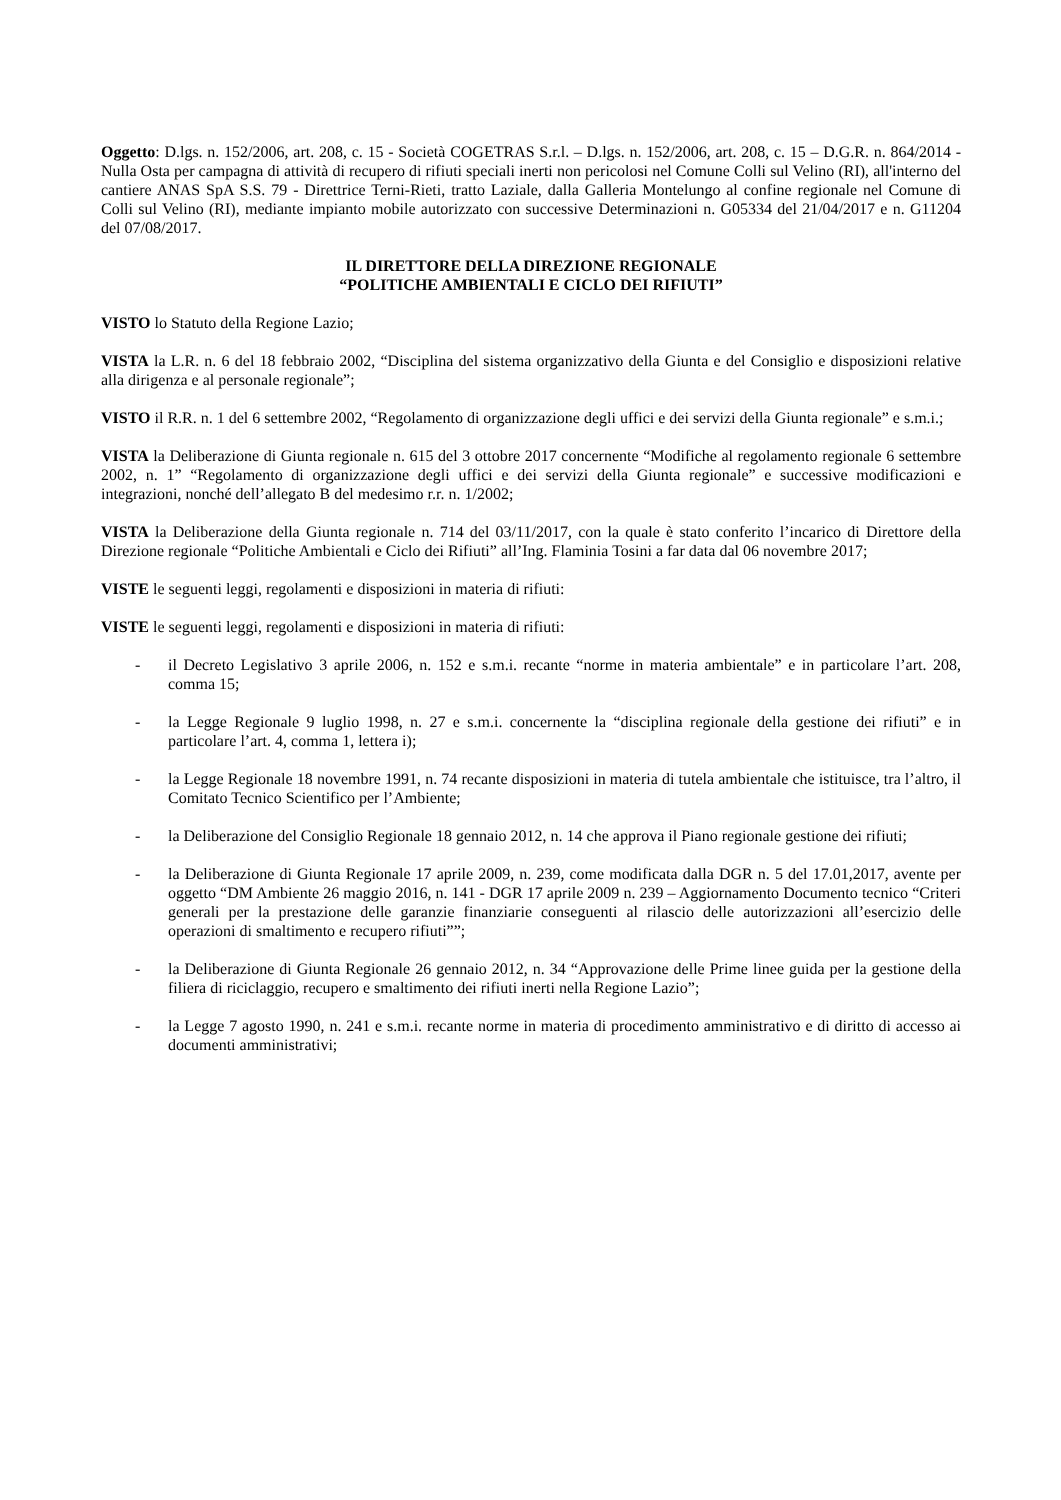Oggetto: D.lgs. n. 152/2006, art. 208, c. 15 - Società COGETRAS S.r.l. – D.lgs. n. 152/2006, art. 208, c. 15 – D.G.R. n. 864/2014 - Nulla Osta per campagna di attività di recupero di rifiuti speciali inerti non pericolosi nel Comune Colli sul Velino (RI), all'interno del cantiere ANAS SpA S.S. 79 - Direttrice Terni-Rieti, tratto Laziale, dalla Galleria Montelungo al confine regionale nel Comune di Colli sul Velino (RI), mediante impianto mobile autorizzato con successive Determinazioni n. G05334 del 21/04/2017 e n. G11204 del 07/08/2017.
IL DIRETTORE DELLA DIREZIONE REGIONALE
“POLITICHE AMBIENTALI E CICLO DEI RIFIUTI”
VISTO lo Statuto della Regione Lazio;
VISTA la L.R. n. 6 del 18 febbraio 2002, “Disciplina del sistema organizzativo della Giunta e del Consiglio e disposizioni relative alla dirigenza e al personale regionale”;
VISTO il R.R. n. 1 del 6 settembre 2002, “Regolamento di organizzazione degli uffici e dei servizi della Giunta regionale” e s.m.i.;
VISTA la Deliberazione di Giunta regionale n. 615 del 3 ottobre 2017 concernente “Modifiche al regolamento regionale 6 settembre 2002, n. 1” “Regolamento di organizzazione degli uffici e dei servizi della Giunta regionale” e successive modificazioni e integrazioni, nonché dell’allegato B del medesimo r.r. n. 1/2002;
VISTA la Deliberazione della Giunta regionale n. 714 del 03/11/2017, con la quale è stato conferito l’incarico di Direttore della Direzione regionale “Politiche Ambientali e Ciclo dei Rifiuti” all’Ing. Flaminia Tosini a far data dal 06 novembre 2017;
VISTE le seguenti leggi, regolamenti e disposizioni in materia di rifiuti:
VISTE le seguenti leggi, regolamenti e disposizioni in materia di rifiuti:
- il Decreto Legislativo 3 aprile 2006, n. 152 e s.m.i. recante “norme in materia ambientale” e in particolare l’art. 208, comma 15;
- la Legge Regionale 9 luglio 1998, n. 27 e s.m.i. concernente la “disciplina regionale della gestione dei rifiuti” e in particolare l’art. 4, comma 1, lettera i);
- la Legge Regionale 18 novembre 1991, n. 74 recante disposizioni in materia di tutela ambientale che istituisce, tra l’altro, il Comitato Tecnico Scientifico per l’Ambiente;
- la Deliberazione del Consiglio Regionale 18 gennaio 2012, n. 14 che approva il Piano regionale gestione dei rifiuti;
- la Deliberazione di Giunta Regionale 17 aprile 2009, n. 239, come modificata dalla DGR n. 5 del 17.01,2017, avente per oggetto “DM Ambiente 26 maggio 2016, n. 141 - DGR 17 aprile 2009 n. 239 – Aggiornamento Documento tecnico “Criteri generali per la prestazione delle garanzie finanziarie conseguenti al rilascio delle autorizzazioni all’esercizio delle operazioni di smaltimento e recupero rifiuti””;
- la Deliberazione di Giunta Regionale 26 gennaio 2012, n. 34 “Approvazione delle Prime linee guida per la gestione della filiera di riciclaggio, recupero e smaltimento dei rifiuti inerti nella Regione Lazio”;
- la Legge 7 agosto 1990, n. 241 e s.m.i. recante norme in materia di procedimento amministrativo e di diritto di accesso ai documenti amministrativi;